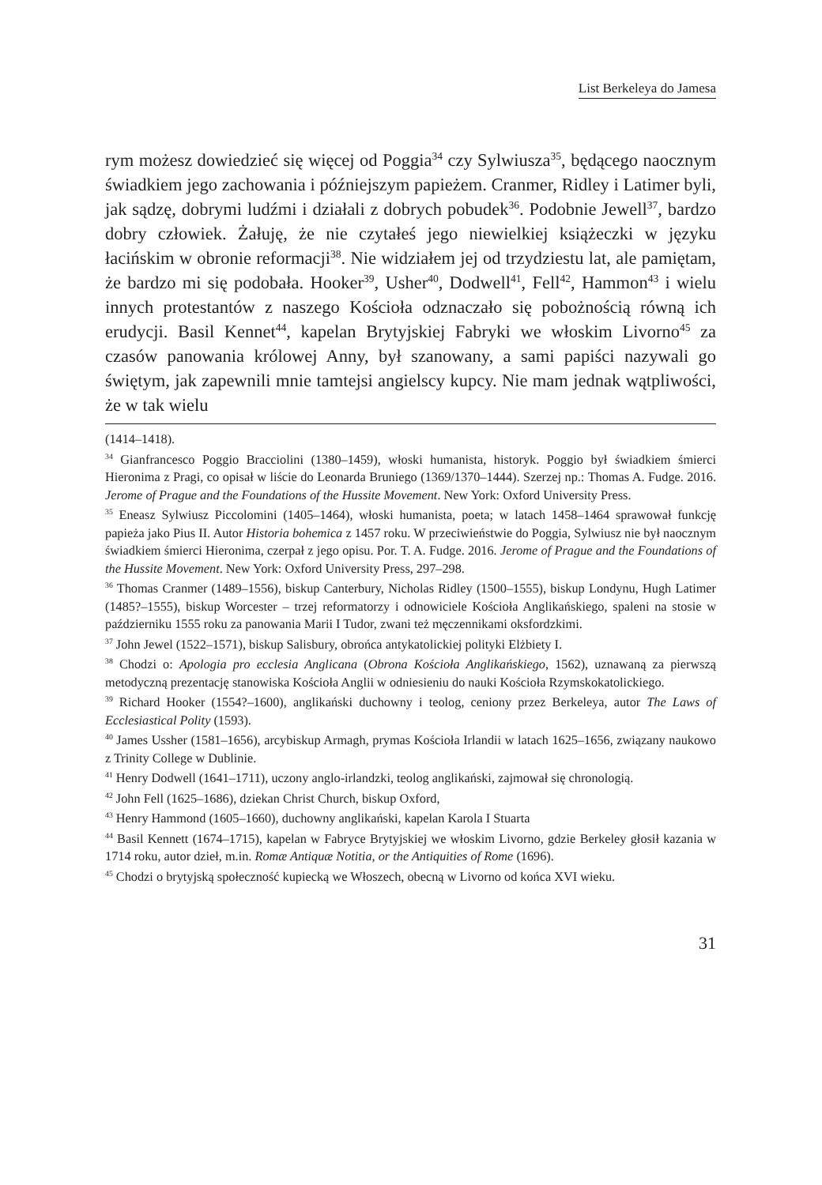List Berkeleya do Jamesa
rym możesz dowiedzieć się więcej od Poggia<sup>34</sup> czy Sylwiusza<sup>35</sup>, będącego naocznym świadkiem jego zachowania i późniejszym papieżem. Cranmer, Ridley i Latimer byli, jak sądzę, dobrymi ludźmi i działali z dobrych pobudek<sup>36</sup>. Podobnie Jewell<sup>37</sup>, bardzo dobry człowiek. Żałuję, że nie czytałeś jego niewielkiej książeczki w języku łacińskim w obronie reformacji<sup>38</sup>. Nie widziałem jej od trzydziestu lat, ale pamiętam, że bardzo mi się podobała. Hooker<sup>39</sup>, Usher<sup>40</sup>, Dodwell<sup>41</sup>, Fell<sup>42</sup>, Hammon<sup>43</sup> i wielu innych protestantów z naszego Kościoła odznaczało się pobożnością równą ich erudycji. Basil Kennet<sup>44</sup>, kapelan Brytyjskiej Fabryki we włoskim Livorno<sup>45</sup> za czasów panowania królowej Anny, był szanowany, a sami papiści nazywali go świętym, jak zapewnili mnie tamtejsi angielscy kupcy. Nie mam jednak wątpliwości, że w tak wielu
(1414–1418).
<sup>34</sup> Gianfrancesco Poggio Bracciolini (1380–1459), włoski humanista, historyk. Poggio był świadkiem śmierci Hieronima z Pragi, co opisał w liście do Leonarda Bruniego (1369/1370–1444). Szerzej np.: Thomas A. Fudge. 2016. Jerome of Prague and the Foundations of the Hussite Movement. New York: Oxford University Press.
<sup>35</sup> Eneasz Sylwiusz Piccolomini (1405–1464), włoski humanista, poeta; w latach 1458–1464 sprawował funkcję papieża jako Pius II. Autor Historia bohemica z 1457 roku. W przeciwieństwie do Poggia, Sylwiusz nie był naocznym świadkiem śmierci Hieronima, czerpał z jego opisu. Por. T. A. Fudge. 2016. Jerome of Prague and the Foundations of the Hussite Movement. New York: Oxford University Press, 297–298.
<sup>36</sup> Thomas Cranmer (1489–1556), biskup Canterbury, Nicholas Ridley (1500–1555), biskup Londynu, Hugh Latimer (1485?–1555), biskup Worcester – trzej reformatorzy i odnowiciele Kościoła Anglikańskiego, spaleni na stosie w październiku 1555 roku za panowania Marii I Tudor, zwani też męczennikami oksfordzkimi.
<sup>37</sup> John Jewel (1522–1571), biskup Salisbury, obrońca antykatolickiej polityki Elżbiety I.
<sup>38</sup> Chodzi o: Apologia pro ecclesia Anglicana (Obrona Kościoła Anglikańskiego, 1562), uznawaną za pierwszą metodyczną prezentację stanowiska Kościoła Anglii w odniesieniu do nauki Kościoła Rzymskokatolickiego.
<sup>39</sup> Richard Hooker (1554?–1600), anglikański duchowny i teolog, ceniony przez Berkeleya, autor The Laws of Ecclesiastical Polity (1593).
<sup>40</sup> James Ussher (1581–1656), arcybiskup Armagh, prymas Kościoła Irlandii w latach 1625–1656, związany naukowo z Trinity College w Dublinie.
<sup>41</sup> Henry Dodwell (1641–1711), uczony anglo-irlandzki, teolog anglikański, zajmował się chronologią.
<sup>42</sup> John Fell (1625–1686), dziekan Christ Church, biskup Oxford,
<sup>43</sup> Henry Hammond (1605–1660), duchowny anglikański, kapelan Karola I Stuarta
<sup>44</sup> Basil Kennett (1674–1715), kapelan w Fabryce Brytyjskiej we włoskim Livorno, gdzie Berkeley głosił kazania w 1714 roku, autor dzieł, m.in. Romæ Antiquæ Notitia, or the Antiquities of Rome (1696).
<sup>45</sup> Chodzi o brytyjską społeczność kupiecką we Włoszech, obecną w Livorno od końca XVI wieku.
31